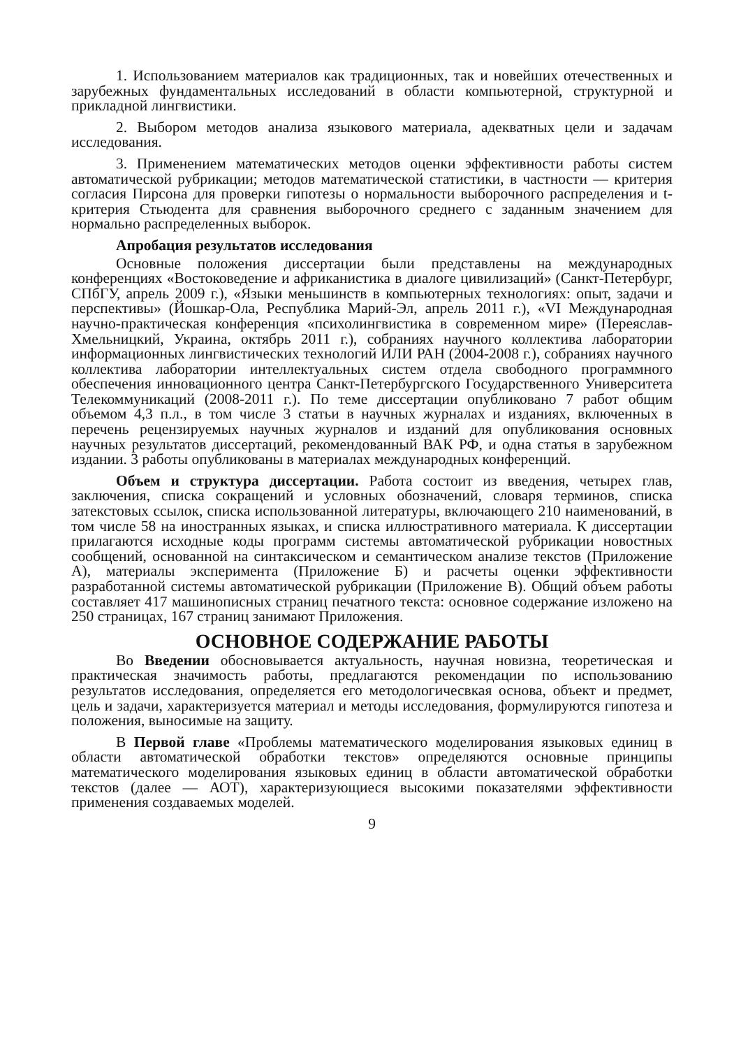1. Использованием материалов как традиционных, так и новейших отечественных и зарубежных фундаментальных исследований в области компьютерной, структурной и прикладной лингвистики.
2. Выбором методов анализа языкового материала, адекватных цели и задачам исследования.
3. Применением математических методов оценки эффективности работы систем автоматической рубрикации; методов математической статистики, в частности — критерия согласия Пирсона для проверки гипотезы о нормальности выборочного распределения и t-критерия Стьюдента для сравнения выборочного среднего с заданным значением для нормально распределенных выборок.
Апробация результатов исследования
Основные положения диссертации были представлены на международных конференциях «Востоковедение и африканистика в диалоге цивилизаций» (Санкт-Петербург, СПбГУ, апрель 2009 г.), «Языки меньшинств в компьютерных технологиях: опыт, задачи и перспективы» (Йошкар-Ола, Республика Марий-Эл, апрель 2011 г.), «VI Международная научно-практическая конференция «психолингвистика в современном мире» (Переяслав-Хмельницкий, Украина, октябрь 2011 г.), собраниях научного коллектива лаборатории информационных лингвистических технологий ИЛИ РАН (2004-2008 г.), собраниях научного коллектива лаборатории интеллектуальных систем отдела свободного программного обеспечения инновационного центра Санкт-Петербургского Государственного Университета Телекоммуникаций (2008-2011 г.). По теме диссертации опубликовано 7 работ общим объемом 4,3 п.л., в том числе 3 статьи в научных журналах и изданиях, включенных в перечень рецензируемых научных журналов и изданий для опубликования основных научных результатов диссертаций, рекомендованный ВАК РФ, и одна статья в зарубежном издании. 3 работы опубликованы в материалах международных конференций.
Объем и структура диссертации. Работа состоит из введения, четырех глав, заключения, списка сокращений и условных обозначений, словаря терминов, списка затекстовых ссылок, списка использованной литературы, включающего 210 наименований, в том числе 58 на иностранных языках, и списка иллюстративного материала. К диссертации прилагаются исходные коды программ системы автоматической рубрикации новостных сообщений, основанной на синтаксическом и семантическом анализе текстов (Приложение А), материалы эксперимента (Приложение Б) и расчеты оценки эффективности разработанной системы автоматической рубрикации (Приложение В). Общий объем работы составляет 417 машинописных страниц печатного текста: основное содержание изложено на 250 страницах, 167 страниц занимают Приложения.
ОСНОВНОЕ СОДЕРЖАНИЕ РАБОТЫ
Во Введении обосновывается актуальность, научная новизна, теоретическая и практическая значимость работы, предлагаются рекомендации по использованию результатов исследования, определяется его методологичесвкая основа, объект и предмет, цель и задачи, характеризуется материал и методы исследования, формулируются гипотеза и положения, выносимые на защиту.
В Первой главе «Проблемы математического моделирования языковых единиц в области автоматической обработки текстов» определяются основные принципы математического моделирования языковых единиц в области автоматической обработки текстов (далее — АОТ), характеризующиеся высокими показателями эффективности применения создаваемых моделей.
9